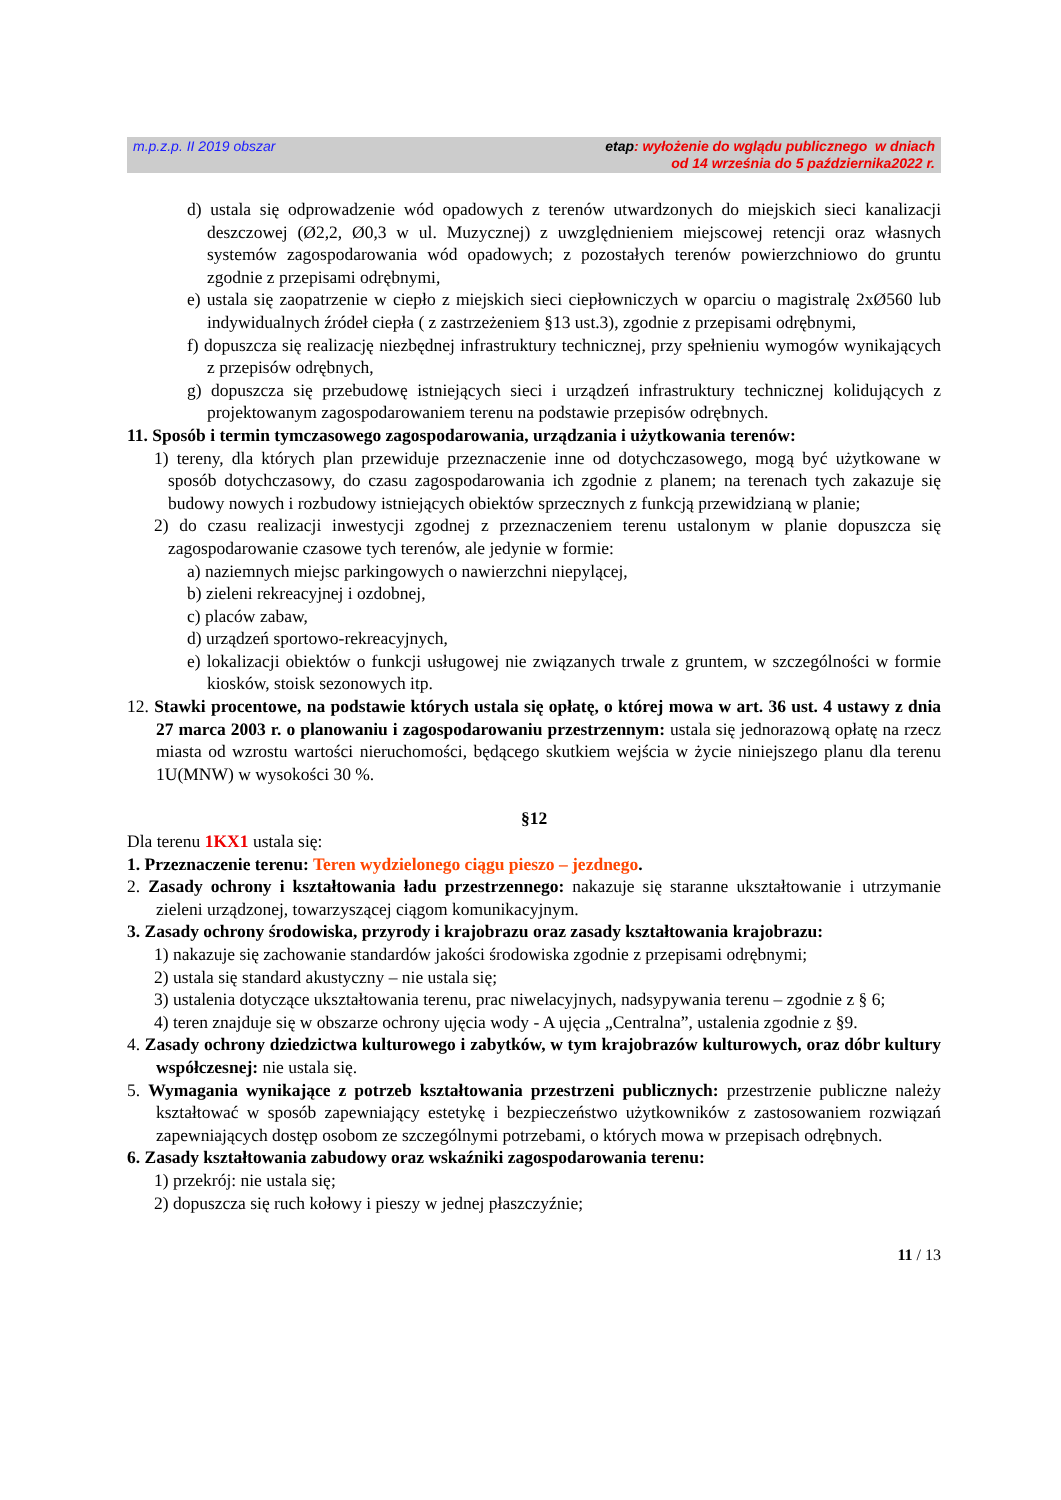m.p.z.p. II 2019 obszar etap: wyłożenie do wglądu publicznego w dniach
od 14 września do 5 października2022 r.
d) ustala się odprowadzenie wód opadowych z terenów utwardzonych do miejskich sieci kanalizacji deszczowej (Ø2,2, Ø0,3 w ul. Muzycznej) z uwzględnieniem miejscowej retencji oraz własnych systemów zagospodarowania wód opadowych; z pozostałych terenów powierzchniowo do gruntu zgodnie z przepisami odrębnymi,
e) ustala się zaopatrzenie w ciepło z miejskich sieci ciepłowniczych w oparciu o magistralę 2xØ560 lub indywidualnych źródeł ciepła ( z zastrzeżeniem §13 ust.3), zgodnie z przepisami odrębnymi,
f) dopuszcza się realizację niezbędnej infrastruktury technicznej, przy spełnieniu wymogów wynikających z przepisów odrębnych,
g) dopuszcza się przebudowę istniejących sieci i urządzeń infrastruktury technicznej kolidujących z projektowanym zagospodarowaniem terenu na podstawie przepisów odrębnych.
11. Sposób i termin tymczasowego zagospodarowania, urządzania i użytkowania terenów:
1) tereny, dla których plan przewiduje przeznaczenie inne od dotychczasowego, mogą być użytkowane w sposób dotychczasowy, do czasu zagospodarowania ich zgodnie z planem; na terenach tych zakazuje się budowy nowych i rozbudowy istniejących obiektów sprzecznych z funkcją przewidzianą w planie;
2) do czasu realizacji inwestycji zgodnej z przeznaczeniem terenu ustalonym w planie dopuszcza się zagospodarowanie czasowe tych terenów, ale jedynie w formie:
a) naziemnych miejsc parkingowych o nawierzchni niepylącej,
b) zieleni rekreacyjnej i ozdobnej,
c) placów zabaw,
d) urządzeń sportowo-rekreacyjnych,
e) lokalizacji obiektów o funkcji usługowej nie związanych trwale z gruntem, w szczególności w formie kiosków, stoisk sezonowych itp.
12. Stawki procentowe, na podstawie których ustala się opłatę, o której mowa w art. 36 ust. 4 ustawy z dnia 27 marca 2003 r. o planowaniu i zagospodarowaniu przestrzennym: ustala się jednorazową opłatę na rzecz miasta od wzrostu wartości nieruchomości, będącego skutkiem wejścia w życie niniejszego planu dla terenu 1U(MNW) w wysokości 30 %.
§12
Dla terenu 1KX1 ustala się:
1. Przeznaczenie terenu: Teren wydzielonego ciągu pieszo – jezdnego.
2. Zasady ochrony i kształtowania ładu przestrzennego: nakazuje się staranne ukształtowanie i utrzymanie zieleni urządzonej, towarzyszącej ciągom komunikacyjnym.
3. Zasady ochrony środowiska, przyrody i krajobrazu oraz zasady kształtowania krajobrazu:
1) nakazuje się zachowanie standardów jakości środowiska zgodnie z przepisami odrębnymi;
2) ustala się standard akustyczny – nie ustala się;
3) ustalenia dotyczące ukształtowania terenu, prac niwelacyjnych, nadsypywania terenu – zgodnie z § 6;
4) teren znajduje się w obszarze ochrony ujęcia wody - A ujęcia „Centralna”, ustalenia zgodnie z §9.
4. Zasady ochrony dziedzictwa kulturowego i zabytków, w tym krajobrazów kulturowych, oraz dóbr kultury współczesnej: nie ustala się.
5. Wymagania wynikające z potrzeb kształtowania przestrzeni publicznych: przestrzenie publiczne należy kształtować w sposób zapewniający estetykę i bezpieczeństwo użytkowników z zastosowaniem rozwiązań zapewniających dostęp osobom ze szczególnymi potrzebami, o których mowa w przepisach odrębnych.
6. Zasady kształtowania zabudowy oraz wskaźniki zagospodarowania terenu:
1) przekrój: nie ustala się;
2) dopuszcza się ruch kołowy i pieszy w jednej płaszczyźnie;
11 / 13